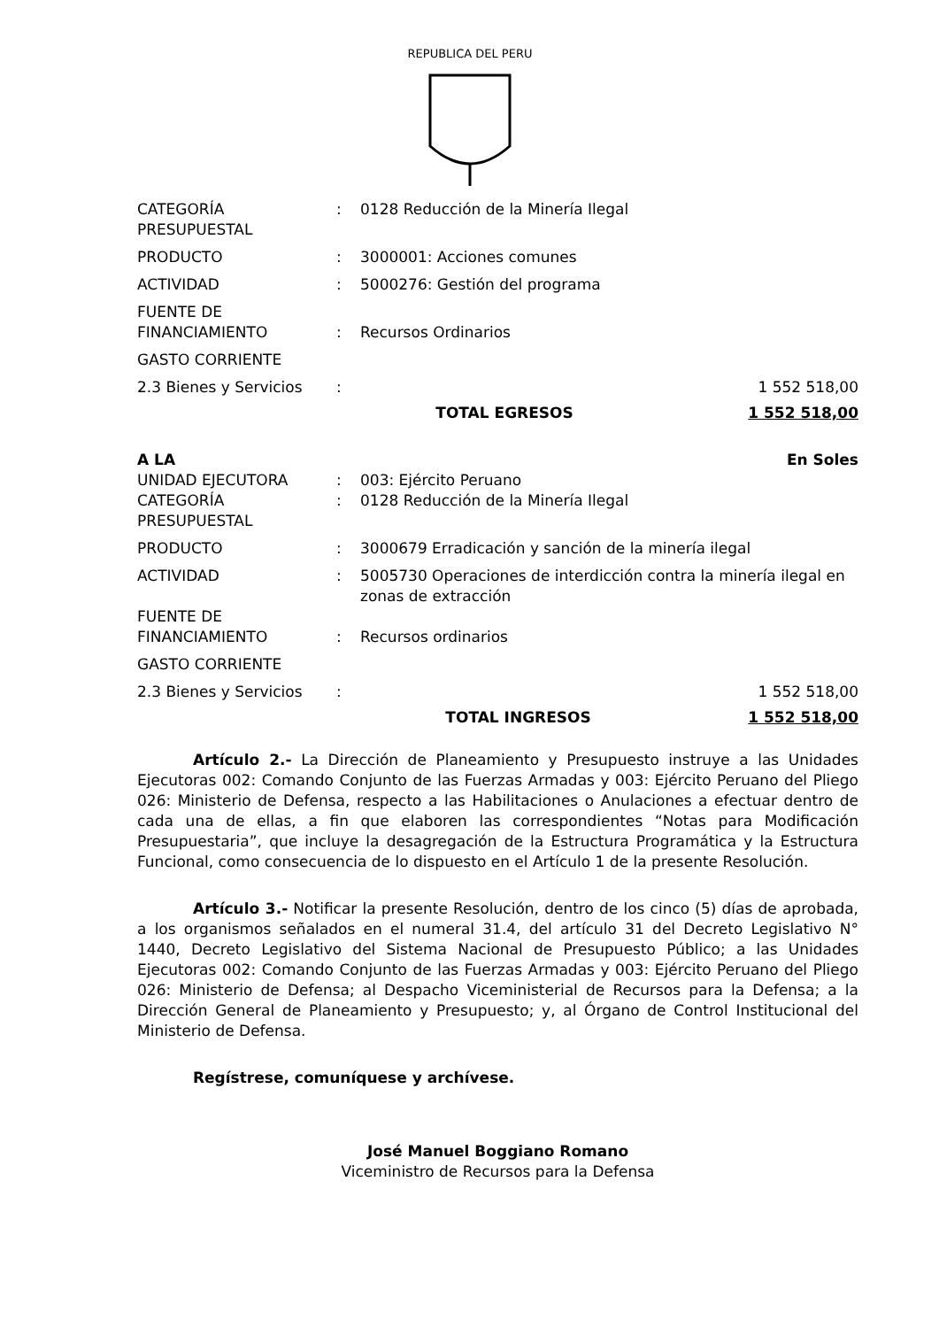REPUBLICA DEL PERU
| CATEGORÍA PRESUPUESTAL | : | 0128 Reducción de la Minería Ilegal | |
| PRODUCTO | : | 3000001: Acciones comunes | |
| ACTIVIDAD | : | 5000276: Gestión del programa | |
| FUENTE DE FINANCIAMIENTO | : | Recursos Ordinarios | |
| GASTO CORRIENTE | | | |
| 2.3 Bienes y Servicios | : | | 1 552 518,00 |
| | | TOTAL EGRESOS | 1 552 518,00 |
| A LA | | | En Soles |
| UNIDAD EJECUTORA | : | 003: Ejército Peruano | |
| CATEGORÍA PRESUPUESTAL | : | 0128 Reducción de la Minería Ilegal | |
| PRODUCTO | : | 3000679 Erradicación y sanción de la minería ilegal | |
| ACTIVIDAD | : | 5005730 Operaciones de interdicción contra la minería ilegal en zonas de extracción | |
| FUENTE DE FINANCIAMIENTO | : | Recursos ordinarios | |
| GASTO CORRIENTE | | | |
| 2.3 Bienes y Servicios | : | | 1 552 518,00 |
| | | TOTAL INGRESOS | 1 552 518,00 |
Artículo 2.- La Dirección de Planeamiento y Presupuesto instruye a las Unidades Ejecutoras 002: Comando Conjunto de las Fuerzas Armadas y 003: Ejército Peruano del Pliego 026: Ministerio de Defensa, respecto a las Habilitaciones o Anulaciones a efectuar dentro de cada una de ellas, a fin que elaboren las correspondientes “Notas para Modificación Presupuestaria”, que incluye la desagregación de la Estructura Programática y la Estructura Funcional, como consecuencia de lo dispuesto en el Artículo 1 de la presente Resolución.
Artículo 3.- Notificar la presente Resolución, dentro de los cinco (5) días de aprobada, a los organismos señalados en el numeral 31.4, del artículo 31 del Decreto Legislativo N° 1440, Decreto Legislativo del Sistema Nacional de Presupuesto Público; a las Unidades Ejecutoras 002: Comando Conjunto de las Fuerzas Armadas y 003: Ejército Peruano del Pliego 026: Ministerio de Defensa; al Despacho Viceministerial de Recursos para la Defensa; a la Dirección General de Planeamiento y Presupuesto; y, al Órgano de Control Institucional del Ministerio de Defensa.
Regístrese, comuníquese y archívese.
José Manuel Boggiano Romano
Viceministro de Recursos para la Defensa